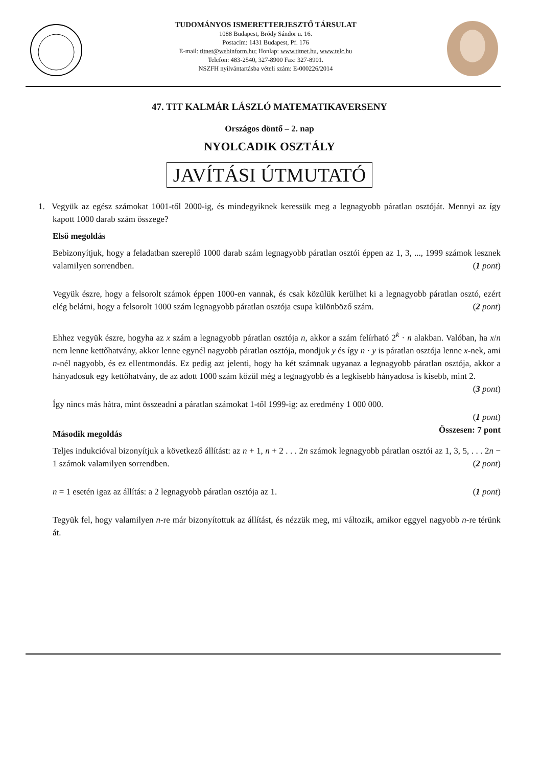TUDOMÁNYOS ISMERETTERJESZTŐ TÁRSULAT
1088 Budapest, Bródy Sándor u. 16.
Postacím: 1431 Budapest, Pf. 176
E-mail: titnet@webinform.hu; Honlap: www.titnet.hu, www.telc.hu
Telefon: 483-2540, 327-8900 Fax: 327-8901.
NSZFH nyilvántartásba vételi szám: E-000226/2014
47. TIT KALMÁR LÁSZLÓ MATEMATIKAVERSENY
Országos döntő – 2. nap
NYOLCADIK OSZTÁLY
JAVÍTÁSI ÚTMUTATÓ
1. Vegyük az egész számokat 1001-től 2000-ig, és mindegyiknek keressük meg a legnagyobb páratlan osztóját. Mennyi az így kapott 1000 darab szám összege?
Első megoldás
Bebizonyítjuk, hogy a feladatban szereplő 1000 darab szám legnagyobb páratlan osztói éppen az 1, 3, ..., 1999 számok lesznek valamilyen sorrendben. (1 pont)
Vegyük észre, hogy a felsorolt számok éppen 1000-en vannak, és csak közülük kerülhet ki a legnagyobb páratlan osztó, ezért elég belátni, hogy a felsorolt 1000 szám legnagyobb páratlan osztója csupa különböző szám. (2 pont)
Ehhez vegyük észre, hogyha az x szám a legnagyobb páratlan osztója n, akkor a szám felírható 2<sup>k</sup> · n alakban. Valóban, ha x/n nem lenne kettőhatvány, akkor lenne egynél nagyobb páratlan osztója, mondjuk y és így n · y is páratlan osztója lenne x-nek, ami n-nél nagyobb, és ez ellentmondás. Ez pedig azt jelenti, hogy ha két számnak ugyanaz a legnagyobb páratlan osztója, akkor a hányadosuk egy kettőhatvány, de az adott 1000 szám közül még a legnagyobb és a legkisebb hányadosa is kisebb, mint 2. (3 pont)
Így nincs más hátra, mint összeadni a páratlan számokat 1-től 1999-ig: az eredmény 1 000 000.
(1 pont)
Összesen: 7 pont
Második megoldás
Teljes indukcióval bizonyítjuk a következő állítást: az n + 1, n + 2 . . . 2n számok legnagyobb páratlan osztói az 1, 3, 5, . . . 2n − 1 számok valamilyen sorrendben. (2 pont)
n = 1 esetén igaz az állítás: a 2 legnagyobb páratlan osztója az 1. (1 pont)
Tegyük fel, hogy valamilyen n-re már bizonyítottuk az állítást, és nézzük meg, mi változik, amikor eggyel nagyobb n-re térünk át.